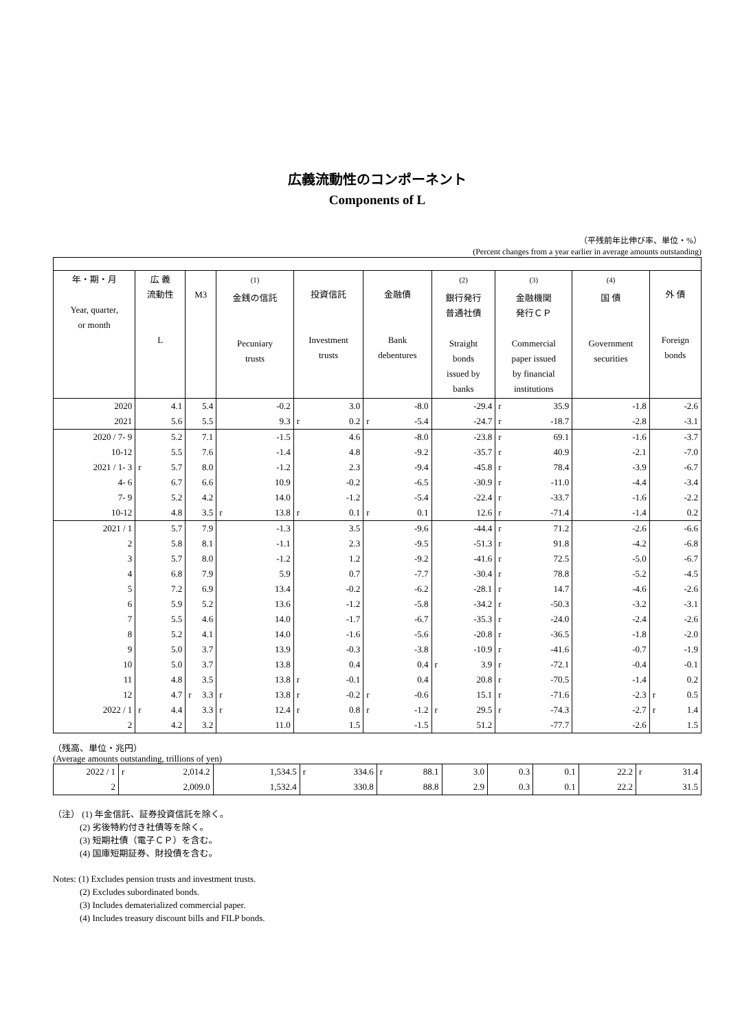広義流動性のコンポーネント
Components of L
（平残前年比伸び率、単位・%）
(Percent changes from a year earlier in average amounts outstanding)
| 年・期・月 Year, quarter, or month | 広 義 流動性 L | M3 | <sup>(1)</sup> 金銭の信託 Pecuniary trusts | 投資信託 Investment trusts | 金融債 Bank debentures | <sup>(2)</sup> 銀行発行 普通社債 Straight bonds issued by banks | <sup>(3)</sup> 金融機関 発行ＣＰ Commercial paper issued by financial institutions | <sup>(4)</sup> 国 債 Government securities | 外 債 Foreign bonds |
| --- | --- | --- | --- | --- | --- | --- | --- | --- | --- |
| 2020 | 4.1 | 5.4 | -0.2 | 3.0 | -8.0 | -29.4 | r 35.9 | -1.8 | -2.6 |
| 2021 | 5.6 | 5.5 | 9.3 | r 0.2 | r -5.4 | -24.7 | r -18.7 | -2.8 | -3.1 |
| 2020 / 7- 9 | 5.2 | 7.1 | -1.5 | 4.6 | -8.0 | -23.8 | r 69.1 | -1.6 | -3.7 |
| 10-12 | 5.5 | 7.6 | -1.4 | 4.8 | -9.2 | -35.7 | r 40.9 | -2.1 | -7.0 |
| 2021 / 1- 3 | r 5.7 | 8.0 | -1.2 | 2.3 | -9.4 | -45.8 | r 78.4 | -3.9 | -6.7 |
| 4- 6 | 6.7 | 6.6 | 10.9 | -0.2 | -6.5 | -30.9 | r -11.0 | -4.4 | -3.4 |
| 7- 9 | 5.2 | 4.2 | 14.0 | -1.2 | -5.4 | -22.4 | r -33.7 | -1.6 | -2.2 |
| 10-12 | 4.8 | 3.5 | r 13.8 | r 0.1 | r 0.1 | 12.6 | r -71.4 | -1.4 | 0.2 |
| 2021 / 1 | 5.7 | 7.9 | -1.3 | 3.5 | -9.6 | -44.4 | r 71.2 | -2.6 | -6.6 |
| 2 | 5.8 | 8.1 | -1.1 | 2.3 | -9.5 | -51.3 | r 91.8 | -4.2 | -6.8 |
| 3 | 5.7 | 8.0 | -1.2 | 1.2 | -9.2 | -41.6 | r 72.5 | -5.0 | -6.7 |
| 4 | 6.8 | 7.9 | 5.9 | 0.7 | -7.7 | -30.4 | r 78.8 | -5.2 | -4.5 |
| 5 | 7.2 | 6.9 | 13.4 | -0.2 | -6.2 | -28.1 | r 14.7 | -4.6 | -2.6 |
| 6 | 5.9 | 5.2 | 13.6 | -1.2 | -5.8 | -34.2 | r -50.3 | -3.2 | -3.1 |
| 7 | 5.5 | 4.6 | 14.0 | -1.7 | -6.7 | -35.3 | r -24.0 | -2.4 | -2.6 |
| 8 | 5.2 | 4.1 | 14.0 | -1.6 | -5.6 | -20.8 | r -36.5 | -1.8 | -2.0 |
| 9 | 5.0 | 3.7 | 13.9 | -0.3 | -3.8 | -10.9 | r -41.6 | -0.7 | -1.9 |
| 10 | 5.0 | 3.7 | 13.8 | 0.4 | 0.4 | r 3.9 | r -72.1 | -0.4 | -0.1 |
| 11 | 4.8 | 3.5 | 13.8 | r -0.1 | 0.4 | 20.8 | r -70.5 | -1.4 | 0.2 |
| 12 | 4.7 | r 3.3 | r 13.8 | r -0.2 | r -0.6 | 15.1 | r -71.6 | -2.3 | r 0.5 |
| 2022 / 1 | r 4.4 | 3.3 | r 12.4 | r 0.8 | r -1.2 | r 29.5 | r -74.3 | -2.7 | r 1.4 |
| 2 | 4.2 | 3.2 | 11.0 | 1.5 | -1.5 | 51.2 | -77.7 | -2.6 | 1.5 |
（残高、単位・兆円）
(Average amounts outstanding, trillions of yen)
| 2022 / 1 | r 2,014.2 | 1,534.5 | r 334.6 | r 88.1 | 3.0 | 0.3 | 0.1 | 22.2 | r 31.4 |
| 2 | 2,009.0 | 1,532.4 | 330.8 | 88.8 | 2.9 | 0.3 | 0.1 | 22.2 | 31.5 |
（注） (1) 年金信託、証券投資信託を除く。
　　　(2) 劣後特約付き社債等を除く。
　　　(3) 短期社債（電子ＣＰ）を含む。
　　　(4) 国庫短期証券、財投債を含む。
Notes: (1) Excludes pension trusts and investment trusts.
　　　(2) Excludes subordinated bonds.
　　　(3) Includes dematerialized commercial paper.
　　　(4) Includes treasury discount bills and FILP bonds.